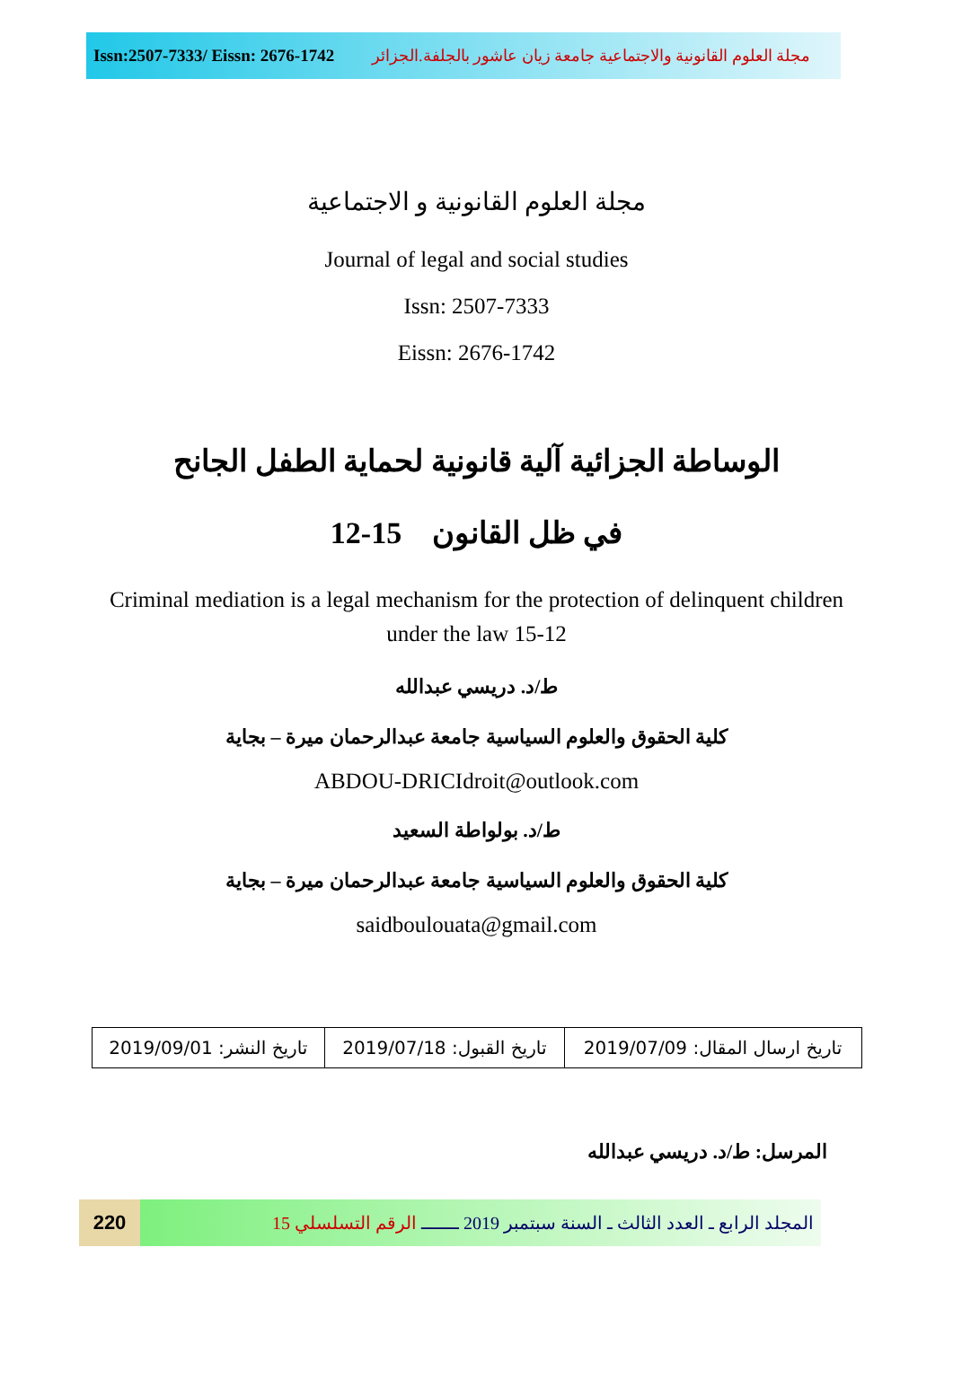Issn:2507-7333/ Eissn: 2676-1742 مجلة العلوم القانونية والاجتماعية جامعة زيان عاشور بالجلفة.الجزائر
مجلة العلوم القانونية و الاجتماعية
Journal of legal and social studies
Issn: 2507-7333
Eissn: 2676-1742
الوساطة الجزائية آلية قانونية لحماية الطفل الجانح
في ظل القانون 15-12
Criminal mediation is a legal mechanism for the protection of delinquent children under the law 15-12
ط/د. دريسي عبدالله
كلية الحقوق والعلوم السياسية جامعة عبدالرحمان ميرة – بجاية
ABDOU-DRICIdroit@outlook.com
ط/د. بولواطة السعيد
كلية الحقوق والعلوم السياسية جامعة عبدالرحمان ميرة – بجاية
saidboulouata@gmail.com
| تاريخ ارسال المقال: 2019/07/09 | تاريخ القبول: 2019/07/18 | تاريخ النشر: 2019/09/01 |
المرسل: ط/د. دريسي عبدالله
220
المجلد الرابع ـ العدد الثالث ـ السنة سبتمبر 2019 ـــــــ الرقم التسلسلي 15